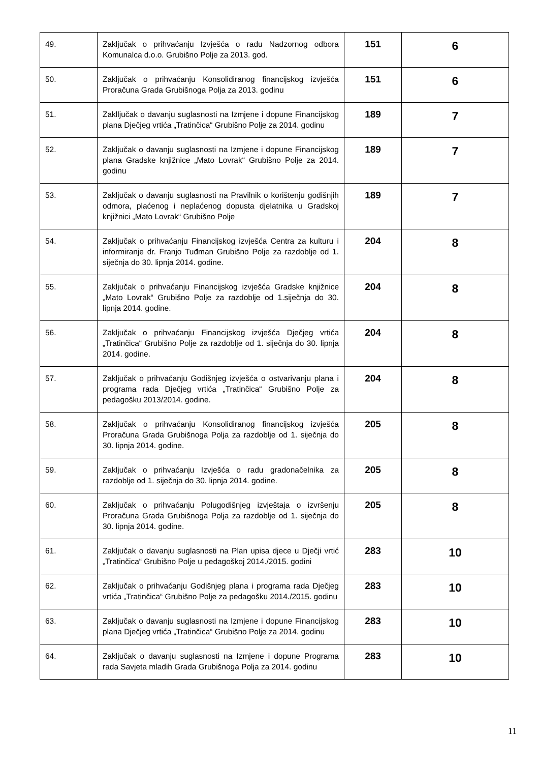| 49. | Zaključak o prihvaćanju Izvješća o radu Nadzornog odbora Komunalca d.o.o. Grubišno Polje za 2013. god. | 151 | 6 |
| 50. | Zaključak o prihvaćanju Konsolidiranog financijskog izvješća Proračuna Grada Grubišnoga Polja za 2013. godinu | 151 | 6 |
| 51. | Zaklljučak o davanju suglasnosti na Izmjene i dopune Financijskog plana Dječjeg vrtića „Tratinčica“ Grubišno Polje za 2014. godinu | 189 | 7 |
| 52. | Zaključak o davanju suglasnosti na Izmjene i dopune Financijskog plana Gradske knjižnice „Mato Lovrak“ Grubišno Polje za 2014. godinu | 189 | 7 |
| 53. | Zaključak o davanju suglasnosti na Pravilnik o korištenju godišnjih odmora, plaćenog i neplaćenog dopusta djelatnika u Gradskoj knjižnici „Mato Lovrak“ Grubišno Polje | 189 | 7 |
| 54. | Zaključak o prihvaćanju Financijskog izvješća Centra za kulturu i informiranje dr. Franjo Tuđman Grubišno Polje za razdoblje od 1. siječnja do 30. lipnja 2014. godine. | 204 | 8 |
| 55. | Zaključak o prihvaćanju Financijskog izvješća Gradske knjižnice „Mato Lovrak“ Grubišno Polje za razdoblje od 1.siječnja do 30. lipnja 2014. godine. | 204 | 8 |
| 56. | Zaključak o prihvaćanju Financijskog izvješća Dječjeg vrtića „Tratinčica“ Grubišno Polje za razdoblje od 1. siječnja do 30. lipnja 2014. godine. | 204 | 8 |
| 57. | Zaključak o prihvaćanju Godišnjeg izvješća o ostvarivanju plana i programa rada Dječjeg vrtića „Tratinčica“ Grubišno Polje za pedagošku 2013/2014. godine. | 204 | 8 |
| 58. | Zaključak o prihvaćanju Konsolidiranog financijskog izvješća Proračuna Grada Grubišnoga Polja za razdoblje od 1. siječnja do 30. lipnja 2014. godine. | 205 | 8 |
| 59. | Zaključak o prihvaćanju Izvješća o radu gradonačelnika za razdoblje od 1. siječnja do 30. lipnja 2014. godine. | 205 | 8 |
| 60. | Zaključak o prihvaćanju Polugodišnjeg izvještaja o izvršenju Proračuna Grada Grubišnoga Polja za razdoblje od 1. siječnja do 30. lipnja 2014. godine. | 205 | 8 |
| 61. | Zaključak o davanju suglasnosti na Plan upisa djece u Dječji vrtić „Tratinčica“ Grubišno Polje u pedagoškoj 2014./2015. godini | 283 | 10 |
| 62. | Zaključak o prihvaćanju Godišnjeg plana i programa rada Dječjeg vrtića „Tratinčica“ Grubišno Polje za pedagošku 2014./2015. godinu | 283 | 10 |
| 63. | Zaključak o davanju suglasnosti na Izmjene i dopune Financijskog plana Dječjeg vrtića „Tratinčica“ Grubišno Polje za 2014. godinu | 283 | 10 |
| 64. | Zaključak o davanju suglasnosti na Izmjene i dopune Programa rada Savjeta mladih Grada Grubišnoga Polja za 2014. godinu | 283 | 10 |
11